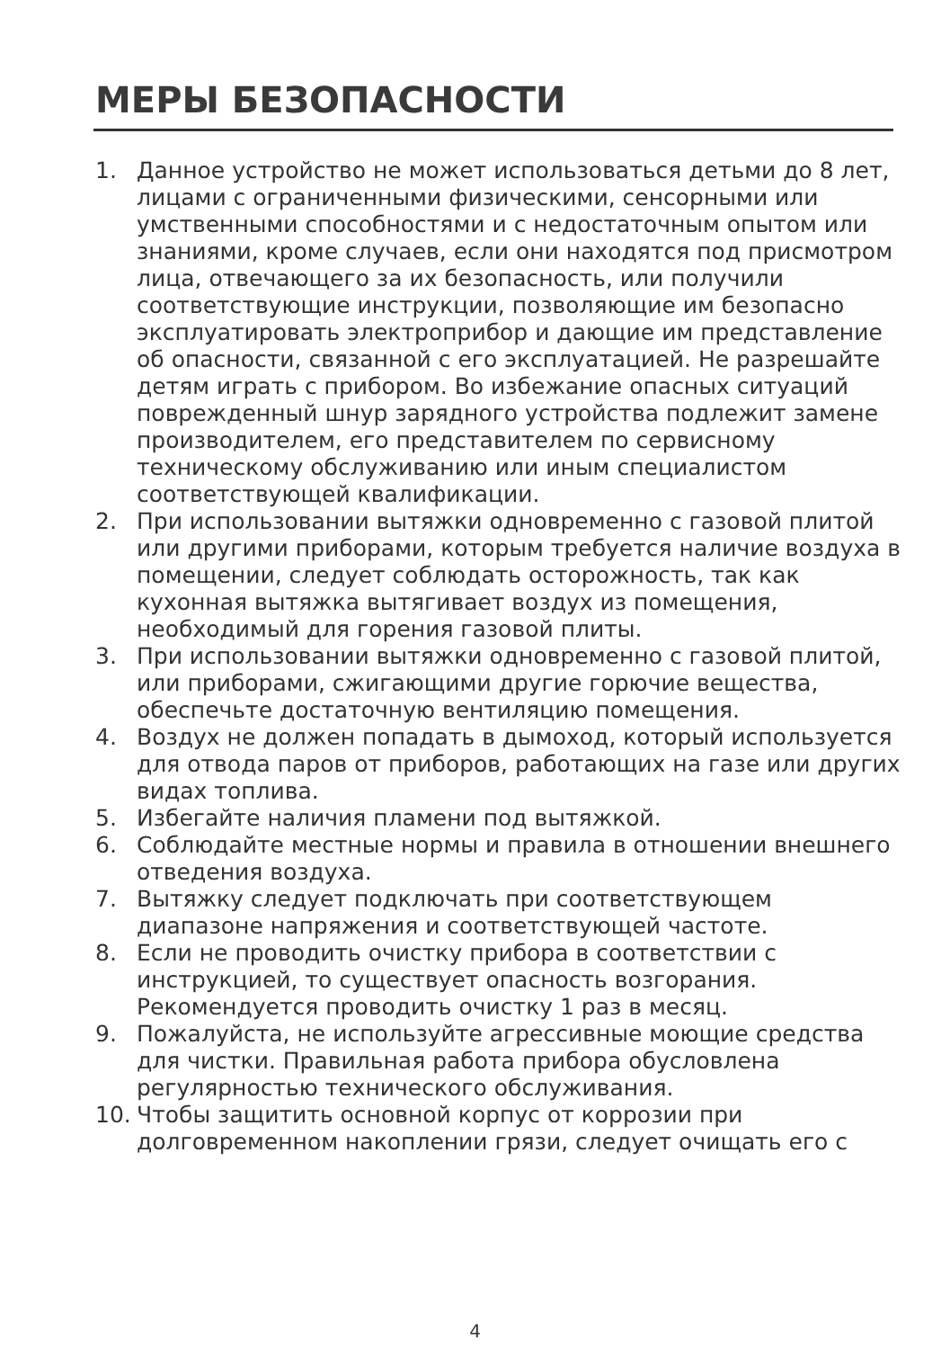МЕРЫ БЕЗОПАСНОСТИ
1. Данное устройство не может использоваться детьми до 8 лет, лицами с ограниченными физическими, сенсорными или умственными способностями и с недостаточным опытом или знаниями, кроме случаев, если они находятся под присмотром лица, отвечающего за их безопасность, или получили соответствующие инструкции, позволяющие им безопасно эксплуатировать электроприбор и дающие им представление об опасности, связанной с его эксплуатацией. Не разрешайте детям играть с прибором. Во избежание опасных ситуаций поврежденный шнур зарядного устройства подлежит замене производителем, его представителем по сервисному техническому обслуживанию или иным специалистом соответствующей квалификации.
2. При использовании вытяжки одновременно с газовой плитой или другими приборами, которым требуется наличие воздуха в помещении, следует соблюдать осторожность, так как кухонная вытяжка вытягивает воздух из помещения, необходимый для горения газовой плиты.
3. При использовании вытяжки одновременно с газовой плитой, или приборами, сжигающими другие горючие вещества, обеспечьте достаточную вентиляцию помещения.
4. Воздух не должен попадать в дымоход, который используется для отвода паров от приборов, работающих на газе или других видах топлива.
5. Избегайте наличия пламени под вытяжкой.
6. Соблюдайте местные нормы и правила в отношении внешнего отведения воздуха.
7. Вытяжку следует подключать при соответствующем диапазоне напряжения и соответствующей частоте.
8. Если не проводить очистку прибора в соответствии с инструкцией, то существует опасность возгорания. Рекомендуется проводить очистку 1 раз в месяц.
9. Пожалуйста, не используйте агрессивные моющие средства для чистки. Правильная работа прибора обусловлена регулярностью технического обслуживания.
10. Чтобы защитить основной корпус от коррозии при долговременном накоплении грязи, следует очищать его с
4